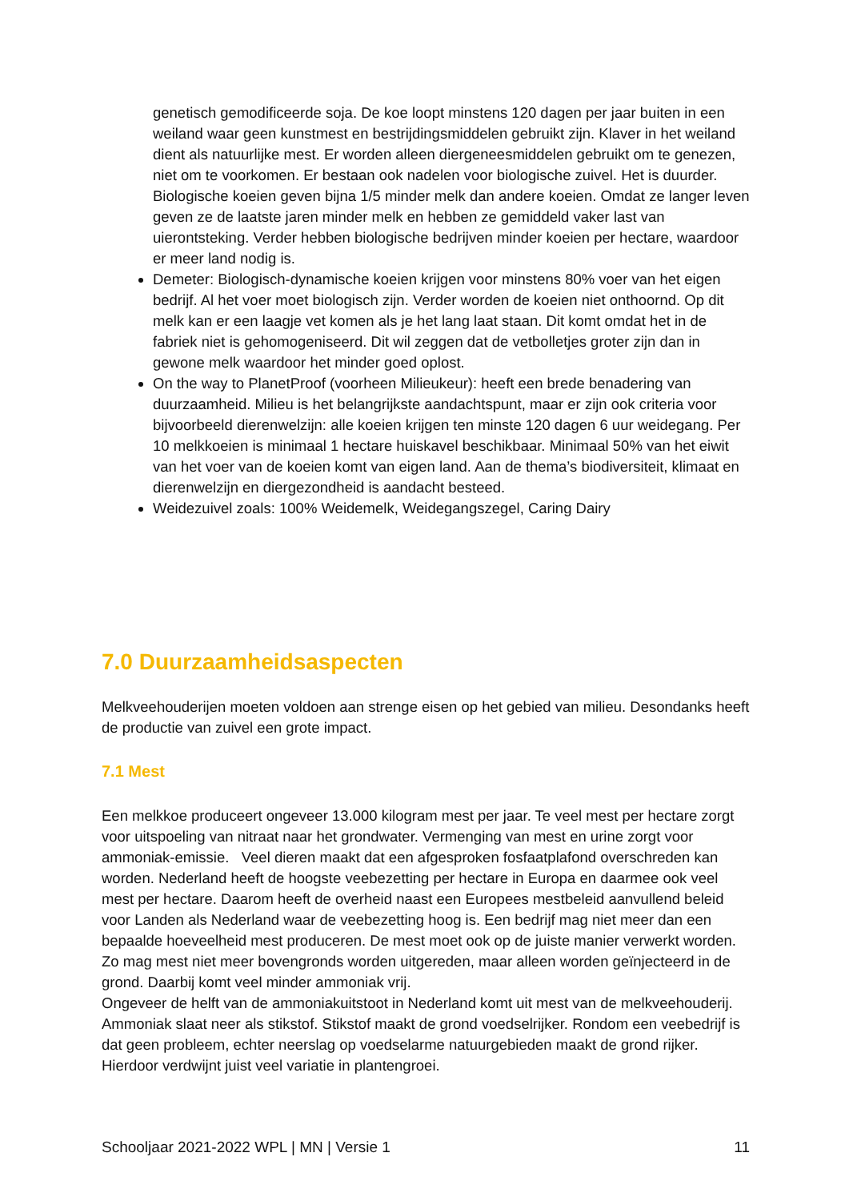genetisch gemodificeerde soja. De koe loopt minstens 120 dagen per jaar buiten in een weiland waar geen kunstmest en bestrijdingsmiddelen gebruikt zijn. Klaver in het weiland dient als natuurlijke mest. Er worden alleen diergeneesmiddelen gebruikt om te genezen, niet om te voorkomen. Er bestaan ook nadelen voor biologische zuivel. Het is duurder. Biologische koeien geven bijna 1/5 minder melk dan andere koeien. Omdat ze langer leven geven ze de laatste jaren minder melk en hebben ze gemiddeld vaker last van uierontsteking. Verder hebben biologische bedrijven minder koeien per hectare, waardoor er meer land nodig is.
Demeter: Biologisch-dynamische koeien krijgen voor minstens 80% voer van het eigen bedrijf. Al het voer moet biologisch zijn. Verder worden de koeien niet onthoornd. Op dit melk kan er een laagje vet komen als je het lang laat staan. Dit komt omdat het in de fabriek niet is gehomogeniseerd. Dit wil zeggen dat de vetbolletjes groter zijn dan in gewone melk waardoor het minder goed oplost.
On the way to PlanetProof (voorheen Milieukeur): heeft een brede benadering van duurzaamheid. Milieu is het belangrijkste aandachtspunt, maar er zijn ook criteria voor bijvoorbeeld dierenwelzijn: alle koeien krijgen ten minste 120 dagen 6 uur weidegang. Per 10 melkkoeien is minimaal 1 hectare huiskavel beschikbaar. Minimaal 50% van het eiwit van het voer van de koeien komt van eigen land. Aan de thema’s biodiversiteit, klimaat en dierenwelzijn en diergezondheid is aandacht besteed.
Weidezuivel zoals: 100% Weidemelk, Weidegangszegel, Caring Dairy
7.0 Duurzaamheidsaspecten
Melkveehouderijen moeten voldoen aan strenge eisen op het gebied van milieu. Desondanks heeft de productie van zuivel een grote impact.
7.1 Mest
Een melkkoe produceert ongeveer 13.000 kilogram mest per jaar. Te veel mest per hectare zorgt voor uitspoeling van nitraat naar het grondwater. Vermenging van mest en urine zorgt voor ammoniak-emissie. Veel dieren maakt dat een afgesproken fosfaatplafond overschreden kan worden. Nederland heeft de hoogste veebezetting per hectare in Europa en daarmee ook veel mest per hectare. Daarom heeft de overheid naast een Europees mestbeleid aanvullend beleid voor Landen als Nederland waar de veebezetting hoog is. Een bedrijf mag niet meer dan een bepaalde hoeveelheid mest produceren. De mest moet ook op de juiste manier verwerkt worden. Zo mag mest niet meer bovengronds worden uitgereden, maar alleen worden geïnjecteerd in de grond. Daarbij komt veel minder ammoniak vrij.
Ongeveer de helft van de ammoniakuitstoot in Nederland komt uit mest van de melkveehouderij. Ammoniak slaat neer als stikstof. Stikstof maakt de grond voedselrijker. Rondom een veebedrijf is dat geen probleem, echter neerslag op voedselarme natuurgebieden maakt de grond rijker. Hierdoor verdwijnt juist veel variatie in plantengroei.
Schooljaar 2021-2022 WPL | MN | Versie 1 11